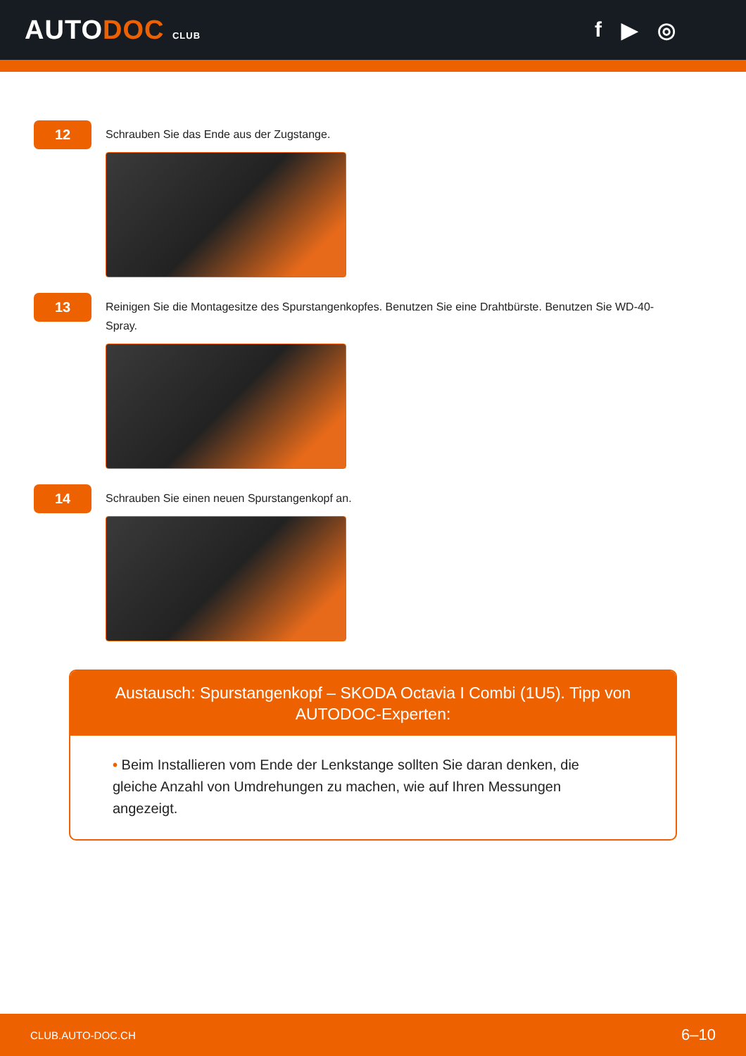AUTODOC CLUB
f ▶ ◎
12
Schrauben Sie das Ende aus der Zugstange.
13
Reinigen Sie die Montagesitze des Spurstangenkopfes. Benutzen Sie eine Drahtbürste. Benutzen Sie WD-40-Spray.
14
Schrauben Sie einen neuen Spurstangenkopf an.
Austausch: Spurstangenkopf – SKODA Octavia I Combi (1U5). Tipp von AUTODOC-Experten:
• Beim Installieren vom Ende der Lenkstange sollten Sie daran denken, die gleiche Anzahl von Umdrehungen zu machen, wie auf Ihren Messungen angezeigt.
CLUB.AUTO-DOC.CH 6–10